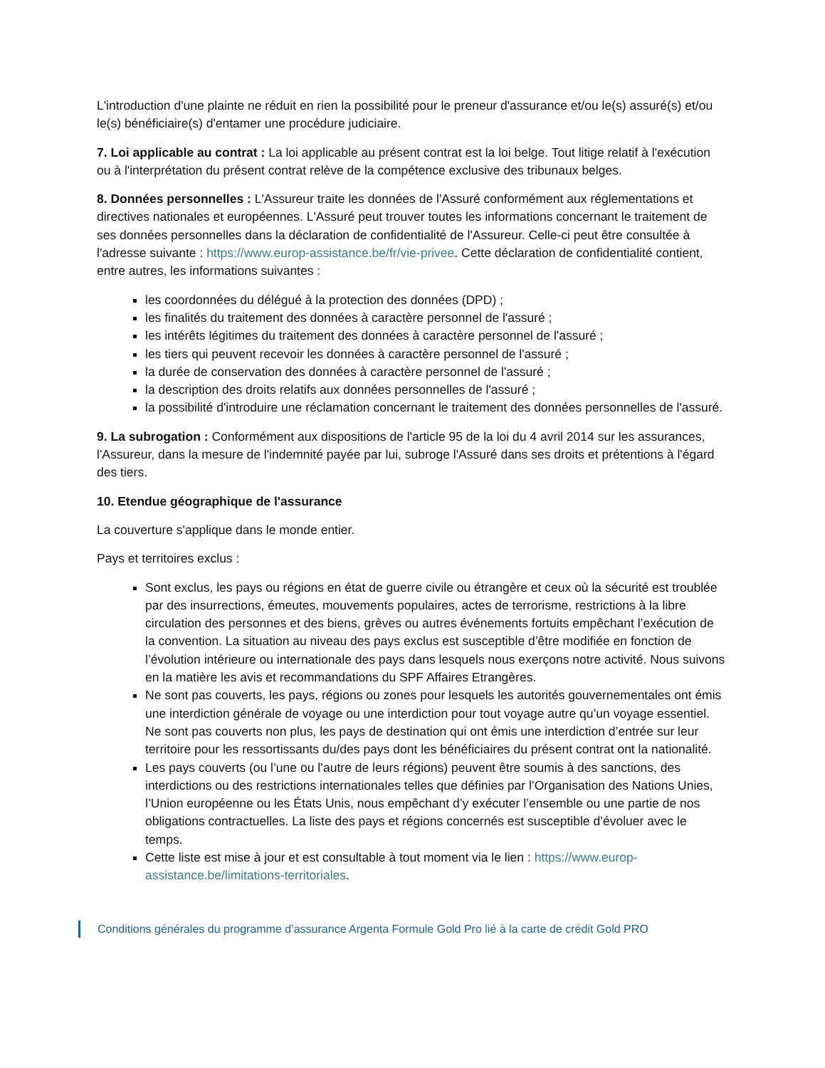L'introduction d'une plainte ne réduit en rien la possibilité pour le preneur d'assurance et/ou le(s) assuré(s) et/ou le(s) bénéficiaire(s) d'entamer une procédure judiciaire.
7. Loi applicable au contrat : La loi applicable au présent contrat est la loi belge. Tout litige relatif à l'exécution ou à l'interprétation du présent contrat relève de la compétence exclusive des tribunaux belges.
8. Données personnelles : L'Assureur traite les données de l'Assuré conformément aux réglementations et directives nationales et européennes. L'Assuré peut trouver toutes les informations concernant le traitement de ses données personnelles dans la déclaration de confidentialité de l'Assureur. Celle-ci peut être consultée à l'adresse suivante : https://www.europ-assistance.be/fr/vie-privee. Cette déclaration de confidentialité contient, entre autres, les informations suivantes :
les coordonnées du délégué à la protection des données (DPD) ;
les finalités du traitement des données à caractère personnel de l'assuré ;
les intérêts légitimes du traitement des données à caractère personnel de l'assuré ;
les tiers qui peuvent recevoir les données à caractère personnel de l'assuré ;
la durée de conservation des données à caractère personnel de l'assuré ;
la description des droits relatifs aux données personnelles de l'assuré ;
la possibilité d'introduire une réclamation concernant le traitement des données personnelles de l'assuré.
9. La subrogation : Conformément aux dispositions de l'article 95 de la loi du 4 avril 2014 sur les assurances, l'Assureur, dans la mesure de l'indemnité payée par lui, subroge l'Assuré dans ses droits et prétentions à l'égard des tiers.
10. Etendue géographique de l'assurance
La couverture s'applique dans le monde entier.
Pays et territoires exclus :
Sont exclus, les pays ou régions en état de guerre civile ou étrangère et ceux où la sécurité est troublée par des insurrections, émeutes, mouvements populaires, actes de terrorisme, restrictions à la libre circulation des personnes et des biens, grèves ou autres événements fortuits empêchant l’exécution de la convention. La situation au niveau des pays exclus est susceptible d’être modifiée en fonction de l’évolution intérieure ou internationale des pays dans lesquels nous exerçons notre activité. Nous suivons en la matière les avis et recommandations du SPF Affaires Etrangères.
Ne sont pas couverts, les pays, régions ou zones pour lesquels les autorités gouvernementales ont émis une interdiction générale de voyage ou une interdiction pour tout voyage autre qu’un voyage essentiel. Ne sont pas couverts non plus, les pays de destination qui ont émis une interdiction d’entrée sur leur territoire pour les ressortissants du/des pays dont les bénéficiaires du présent contrat ont la nationalité.
Les pays couverts (ou l’une ou l’autre de leurs régions) peuvent être soumis à des sanctions, des interdictions ou des restrictions internationales telles que définies par l’Organisation des Nations Unies, l’Union européenne ou les États Unis, nous empêchant d’y exécuter l’ensemble ou une partie de nos obligations contractuelles. La liste des pays et régions concernés est susceptible d’évoluer avec le temps.
Cette liste est mise à jour et est consultable à tout moment via le lien : https://www.europ-assistance.be/limitations-territoriales.
Conditions générales du programme d’assurance Argenta Formule Gold Pro lié à la carte de crédit Gold PRO